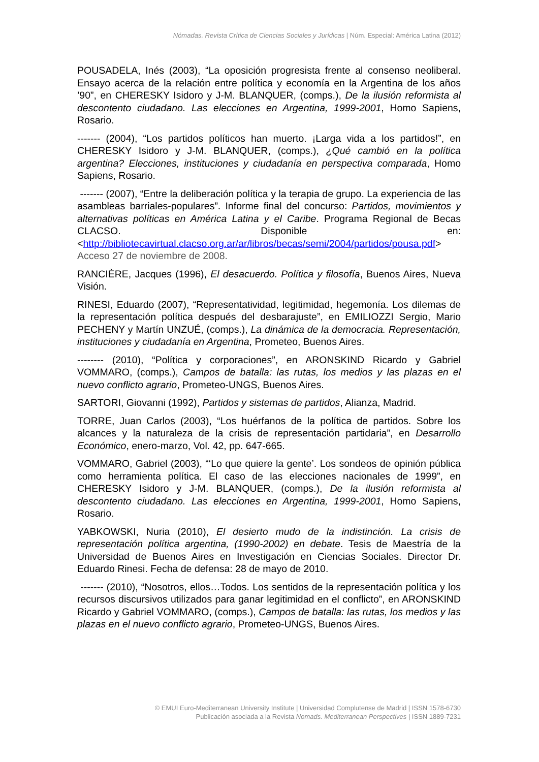Nómadas. Revista Crítica de Ciencias Sociales y Jurídicas | Núm. Especial: América Latina (2012)
POUSADELA, Inés (2003), “La oposición progresista frente al consenso neoliberal. Ensayo acerca de la relación entre política y economía en la Argentina de los años ’90”, en CHERESKY Isidoro y J-M. BLANQUER, (comps.), De la ilusión reformista al descontento ciudadano. Las elecciones en Argentina, 1999-2001, Homo Sapiens, Rosario.
------- (2004), “Los partidos políticos han muerto. ¡Larga vida a los partidos!”, en CHERESKY Isidoro y J-M. BLANQUER, (comps.), ¿Qué cambió en la política argentina? Elecciones, instituciones y ciudadanía en perspectiva comparada, Homo Sapiens, Rosario.
------- (2007), “Entre la deliberación política y la terapia de grupo. La experiencia de las asambleas barriales-populares”. Informe final del concurso: Partidos, movimientos y alternativas políticas en América Latina y el Caribe. Programa Regional de Becas CLACSO. Disponible en: <http://bibliotecavirtual.clacso.org.ar/ar/libros/becas/semi/2004/partidos/pousa.pdf> Acceso 27 de noviembre de 2008.
RANCIÈRE, Jacques (1996), El desacuerdo. Política y filosofía, Buenos Aires, Nueva Visión.
RINESI, Eduardo (2007), “Representatividad, legitimidad, hegemonía. Los dilemas de la representación política después del desbarajuste”, en EMILIOZZI Sergio, Mario PECHENY y Martín UNZUÉ, (comps.), La dinámica de la democracia. Representación, instituciones y ciudadanía en Argentina, Prometeo, Buenos Aires.
-------- (2010), “Política y corporaciones”, en ARONSKIND Ricardo y Gabriel VOMMARO, (comps.), Campos de batalla: las rutas, los medios y las plazas en el nuevo conflicto agrario, Prometeo-UNGS, Buenos Aires.
SARTORI, Giovanni (1992), Partidos y sistemas de partidos, Alianza, Madrid.
TORRE, Juan Carlos (2003), “Los huérfanos de la política de partidos. Sobre los alcances y la naturaleza de la crisis de representación partidaria”, en Desarrollo Económico, enero-marzo, Vol. 42, pp. 647-665.
VOMMARO, Gabriel (2003), “‘Lo que quiere la gente’. Los sondeos de opinión pública como herramienta política. El caso de las elecciones nacionales de 1999”, en CHERESKY Isidoro y J-M. BLANQUER, (comps.), De la ilusión reformista al descontento ciudadano. Las elecciones en Argentina, 1999-2001, Homo Sapiens, Rosario.
YABKOWSKI, Nuria (2010), El desierto mudo de la indistinción. La crisis de representación política argentina, (1990-2002) en debate. Tesis de Maestría de la Universidad de Buenos Aires en Investigación en Ciencias Sociales. Director Dr. Eduardo Rinesi. Fecha de defensa: 28 de mayo de 2010.
------- (2010), “Nosotros, ellos…Todos. Los sentidos de la representación política y los recursos discursivos utilizados para ganar legitimidad en el conflicto”, en ARONSKIND Ricardo y Gabriel VOMMARO, (comps.), Campos de batalla: las rutas, los medios y las plazas en el nuevo conflicto agrario, Prometeo-UNGS, Buenos Aires.
© EMUI Euro-Mediterranean University Institute | Universidad Complutense de Madrid | ISSN 1578-6730
Publicación asociada a la Revista Nomads. Mediterranean Perspectives | ISSN 1889-7231